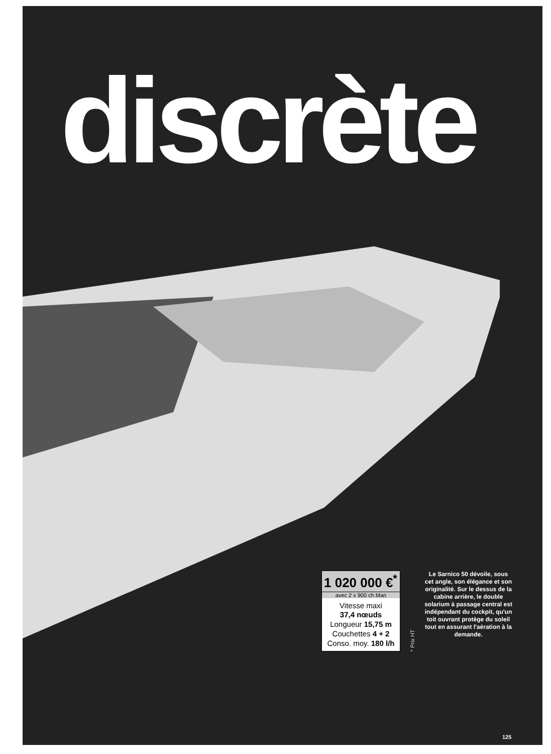discrète
1 020 000 €<sup>*</sup>
avec 2 x 900 ch Man
Vitesse maxi
37,4 nœuds
Longueur 15,75 m
Couchettes 4 + 2
Conso. moy. 180 l/h
* Prix HT
Le Sarnico 50 dévoile, sous cet angle, son élégance et son originalité. Sur le dessus de la cabine arrière, le double solarium à passage central est indépendant du cockpit, qu'un toit ouvrant protège du soleil tout en assurant l'aération à la demande.
125